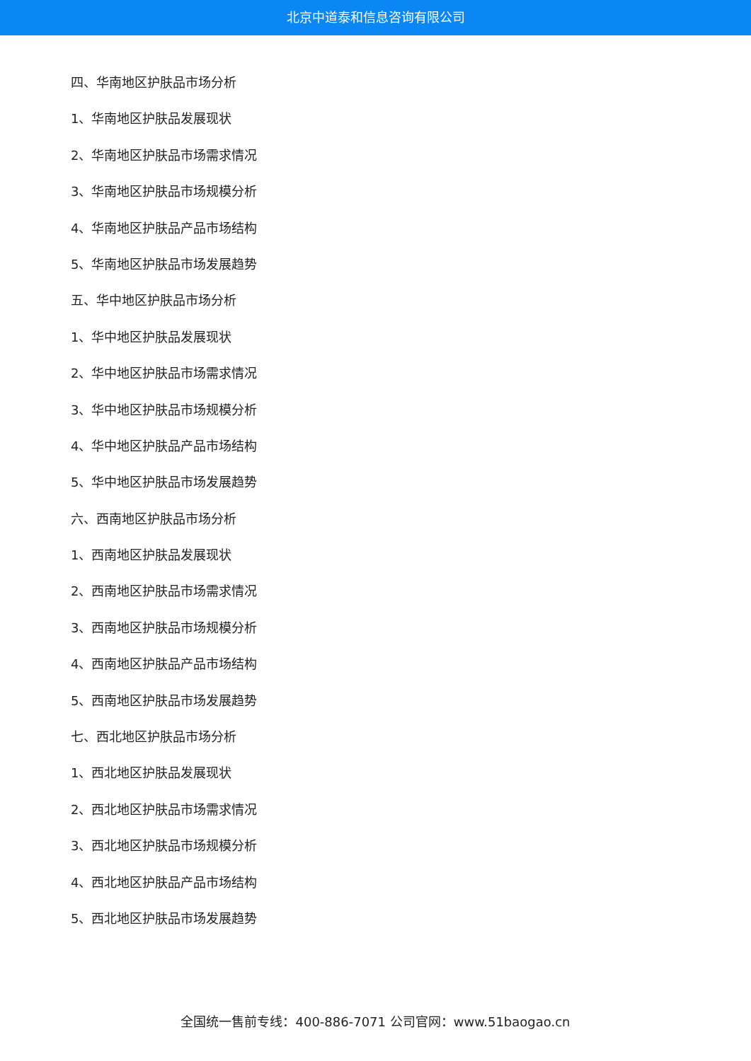北京中道泰和信息咨询有限公司
四、华南地区护肤品市场分析
1、华南地区护肤品发展现状
2、华南地区护肤品市场需求情况
3、华南地区护肤品市场规模分析
4、华南地区护肤品产品市场结构
5、华南地区护肤品市场发展趋势
五、华中地区护肤品市场分析
1、华中地区护肤品发展现状
2、华中地区护肤品市场需求情况
3、华中地区护肤品市场规模分析
4、华中地区护肤品产品市场结构
5、华中地区护肤品市场发展趋势
六、西南地区护肤品市场分析
1、西南地区护肤品发展现状
2、西南地区护肤品市场需求情况
3、西南地区护肤品市场规模分析
4、西南地区护肤品产品市场结构
5、西南地区护肤品市场发展趋势
七、西北地区护肤品市场分析
1、西北地区护肤品发展现状
2、西北地区护肤品市场需求情况
3、西北地区护肤品市场规模分析
4、西北地区护肤品产品市场结构
5、西北地区护肤品市场发展趋势
全国统一售前专线：400-886-7071 公司官网：www.51baogao.cn